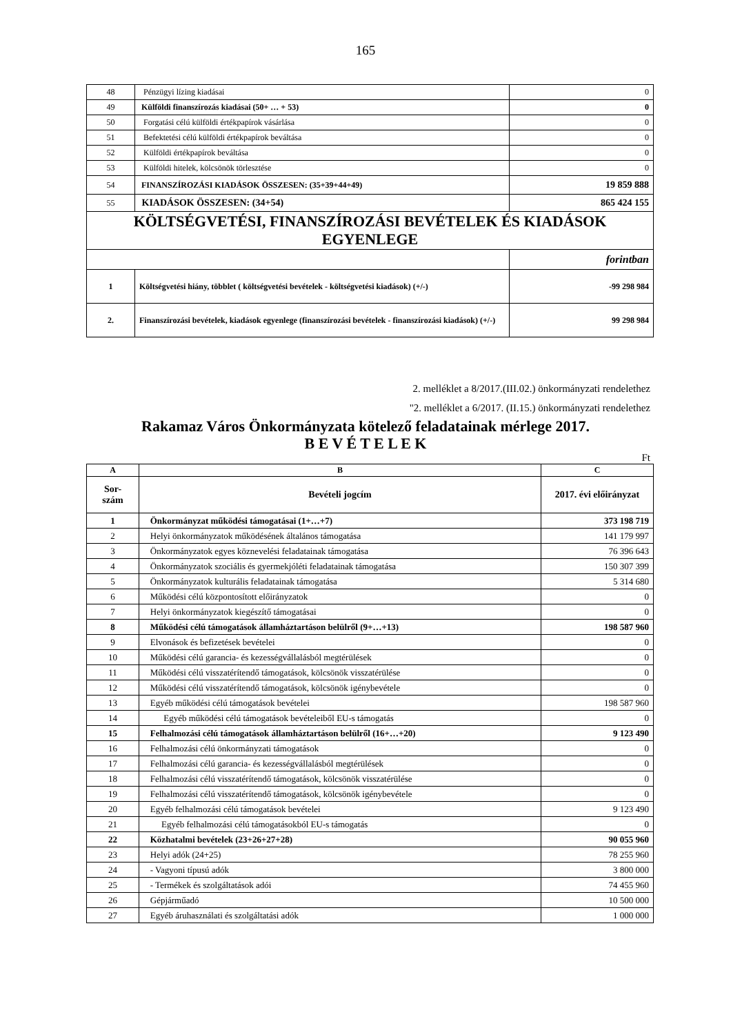165
| 48 | Pénzügyi lízing kiadásai | 0 |
| 49 | Külföldi finanszírozás kiadásai (50+ … + 53) | 0 |
| 50 | Forgatási célú külföldi értékpapírok vásárlása | 0 |
| 51 | Befektetési célú külföldi értékpapírok beváltása | 0 |
| 52 | Külföldi értékpapírok beváltása | 0 |
| 53 | Külföldi hitelek, kölcsönök törlesztése | 0 |
| 54 | FINANSZÍROZÁSI KIADÁSOK ÖSSZESEN: (35+39+44+49) | 19 859 888 |
| 55 | KIADÁSOK ÖSSZESEN: (34+54) | 865 424 155 |
| KÖLTSÉGVETÉSI, FINANSZÍROZÁSI BEVÉTELEK ÉS KIADÁSOK EGYENLEGE | | |
| | | forintban |
| 1 | Költségvetési hiány, többlet ( költségvetési bevételek - költségvetési kiadások) (+/-) | -99 298 984 |
| 2. | Finanszírozási bevételek, kiadások egyenlege (finanszírozási bevételek - finanszírozási kiadások) (+/-) | 99 298 984 |
2. melléklet a 8/2017.(III.02.) önkormányzati rendelethez
"2. melléklet a 6/2017. (II.15.) önkormányzati rendelethez
Rakamaz Város Önkormányzata kötelező feladatainak mérlege 2017.
B E V É T E L E K
Ft
| A | B | C |
| --- | --- | --- |
| Sor- szám | Bevételi jogcím | 2017. évi előirányzat |
| 1 | Önkormányzat működési támogatásai (1+…+7) | 373 198 719 |
| 2 | Helyi önkormányzatok működésének általános támogatása | 141 179 997 |
| 3 | Önkormányzatok egyes köznevelési feladatainak támogatása | 76 396 643 |
| 4 | Önkormányzatok szociális és gyermekjóléti feladatainak támogatása | 150 307 399 |
| 5 | Önkormányzatok kulturális feladatainak támogatása | 5 314 680 |
| 6 | Működési célú központosított előirányzatok | 0 |
| 7 | Helyi önkormányzatok kiegészítő támogatásai | 0 |
| 8 | Működési célú támogatások államháztartáson belülről (9+…+13) | 198 587 960 |
| 9 | Elvonások és befizetések bevételei | 0 |
| 10 | Működési célú garancia- és kezességvállalásból megtérülések | 0 |
| 11 | Működési célú visszatérítendő támogatások, kölcsönök visszatérülése | 0 |
| 12 | Működési célú visszatérítendő támogatások, kölcsönök igénybevétele | 0 |
| 13 | Egyéb működési célú támogatások bevételei | 198 587 960 |
| 14 | Egyéb működési célú támogatások bevételeiből EU-s támogatás | 0 |
| 15 | Felhalmozási célú támogatások államháztartáson belülről (16+…+20) | 9 123 490 |
| 16 | Felhalmozási célú önkormányzati támogatások | 0 |
| 17 | Felhalmozási célú garancia- és kezességvállalásból megtérülések | 0 |
| 18 | Felhalmozási célú visszatérítendő támogatások, kölcsönök visszatérülése | 0 |
| 19 | Felhalmozási célú visszatérítendő támogatások, kölcsönök igénybevétele | 0 |
| 20 | Egyéb felhalmozási célú támogatások bevételei | 9 123 490 |
| 21 | Egyéb felhalmozási célú támogatásokból EU-s támogatás | 0 |
| 22 | Közhatalmi bevételek (23+26+27+28) | 90 055 960 |
| 23 | Helyi adók (24+25) | 78 255 960 |
| 24 | - Vagyoni típusú adók | 3 800 000 |
| 25 | - Termékek és szolgáltatások adói | 74 455 960 |
| 26 | Gépjárműadó | 10 500 000 |
| 27 | Egyéb áruhasználati és szolgáltatási adók | 1 000 000 |